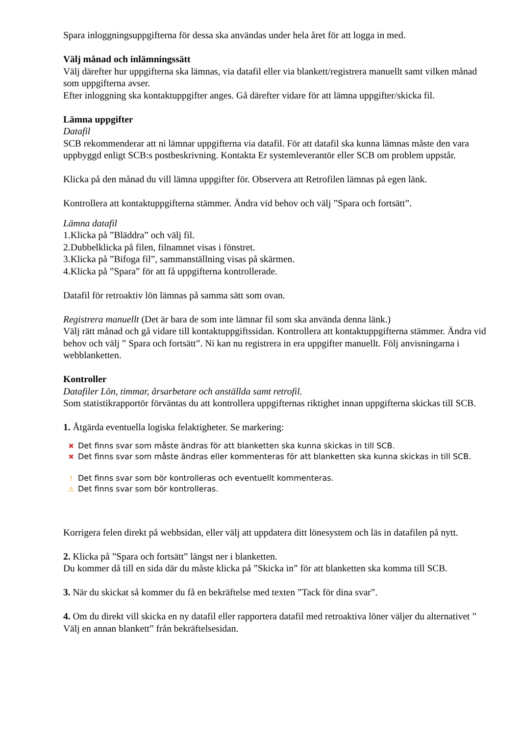Spara inloggningsuppgifterna för dessa ska användas under hela året för att logga in med.
Välj månad och inlämningssätt
Välj därefter hur uppgifterna ska lämnas, via datafil eller via blankett/registrera manuellt samt vilken månad som uppgifterna avser.
Efter inloggning ska kontaktuppgifter anges. Gå därefter vidare för att lämna uppgifter/skicka fil.
Lämna uppgifter
Datafil
SCB rekommenderar att ni lämnar uppgifterna via datafil. För att datafil ska kunna lämnas måste den vara uppbyggd enligt SCB:s postbeskrivning. Kontakta Er systemleverantör eller SCB om problem uppstår.
Klicka på den månad du vill lämna uppgifter för. Observera att Retrofilen lämnas på egen länk.
Kontrollera att kontaktuppgifterna stämmer. Ändra vid behov och välj ”Spara och fortsätt”.
Lämna datafil
1.Klicka på ”Bläddra” och välj fil.
2.Dubbelklicka på filen, filnamnet visas i fönstret.
3.Klicka på ”Bifoga fil”, sammanställning visas på skärmen.
4.Klicka på ”Spara” för att få uppgifterna kontrollerade.
Datafil för retroaktiv lön lämnas på samma sätt som ovan.
Registrera manuellt (Det är bara de som inte lämnar fil som ska använda denna länk.)
Välj rätt månad och gå vidare till kontaktuppgiftssidan. Kontrollera att kontaktuppgifterna stämmer. Ändra vid behov och välj ” Spara och fortsätt”. Ni kan nu registrera in era uppgifter manuellt. Följ anvisningarna i webblanketten.
Kontroller
Datafiler Lön, timmar, årsarbetare och anställda samt retrofil.
Som statistikrapportör förväntas du att kontrollera uppgifternas riktighet innan uppgifterna skickas till SCB.
1. Åtgärda eventuella logiska felaktigheter. Se markering:
✖ Det finns svar som måste ändras för att blanketten ska kunna skickas in till SCB.
✖ Det finns svar som måste ändras eller kommenteras för att blanketten ska kunna skickas in till SCB.
! Det finns svar som bör kontrolleras och eventuellt kommenteras.
⚠ Det finns svar som bör kontrolleras.
Korrigera felen direkt på webbsidan, eller välj att uppdatera ditt lönesystem och läs in datafilen på nytt.
2. Klicka på ”Spara och fortsätt” längst ner i blanketten.
Du kommer då till en sida där du måste klicka på ”Skicka in” för att blanketten ska komma till SCB.
3. När du skickat så kommer du få en bekräftelse med texten ”Tack för dina svar”.
4. Om du direkt vill skicka en ny datafil eller rapportera datafil med retroaktiva löner väljer du alternativet ” Välj en annan blankett” från bekräftelsesidan.